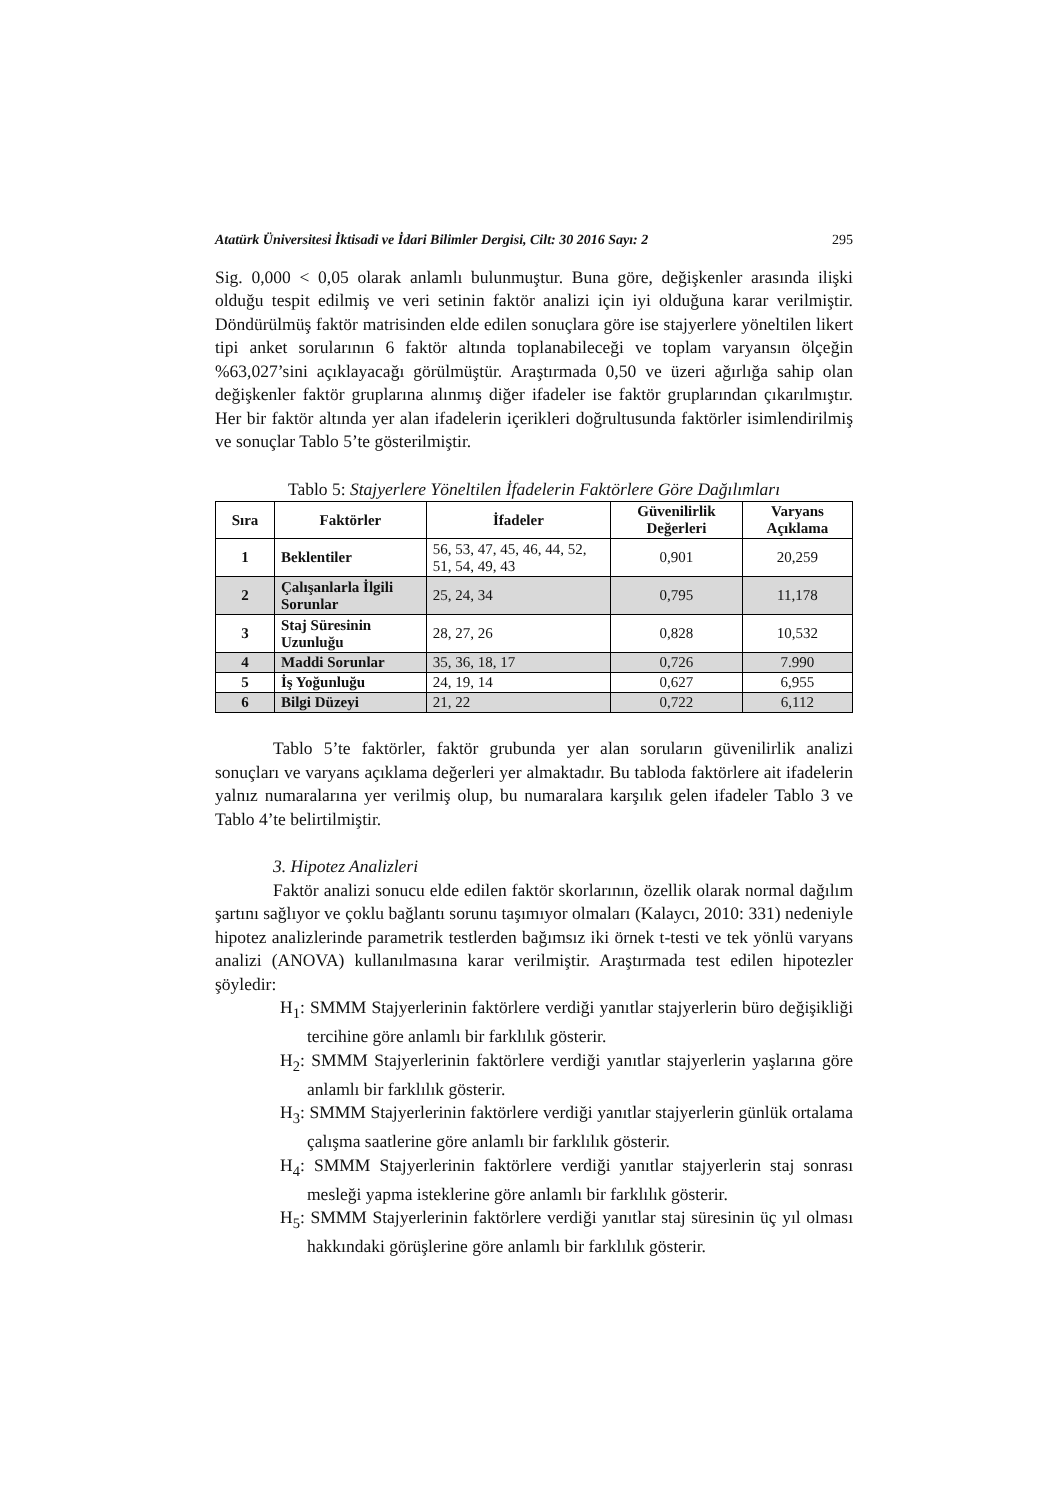Atatürk Üniversitesi İktisadi ve İdari Bilimler Dergisi, Cilt: 30 2016 Sayı: 2 295
Sig. 0,000 < 0,05 olarak anlamlı bulunmuştur. Buna göre, değişkenler arasında ilişki olduğu tespit edilmiş ve veri setinin faktör analizi için iyi olduğuna karar verilmiştir. Döndürülmüş faktör matrisinden elde edilen sonuçlara göre ise stajyerlere yöneltilen likert tipi anket sorularının 6 faktör altında toplanabileceği ve toplam varyansın ölçeğin %63,027’sini açıklayacağı görülmüştür. Araştırmada 0,50 ve üzeri ağırlığa sahip olan değişkenler faktör gruplarına alınmış diğer ifadeler ise faktör gruplarından çıkarılmıştır. Her bir faktör altında yer alan ifadelerin içerikleri doğrultusunda faktörler isimlendirilmiş ve sonuçlar Tablo 5’te gösterilmiştir.
Tablo 5: Stajyerlere Yöneltilen İfadelerin Faktörlere Göre Dağılımları
| Sıra | Faktörler | İfadeler | Güvenilirlik Değerleri | Varyans Açıklama |
| --- | --- | --- | --- | --- |
| 1 | Beklentiler | 56, 53, 47, 45, 46, 44, 52, 51, 54, 49, 43 | 0,901 | 20,259 |
| 2 | Çalışanlarla İlgili Sorunlar | 25, 24, 34 | 0,795 | 11,178 |
| 3 | Staj Süresinin Uzunluğu | 28, 27, 26 | 0,828 | 10,532 |
| 4 | Maddi Sorunlar | 35, 36, 18, 17 | 0,726 | 7.990 |
| 5 | İş Yoğunluğu | 24, 19, 14 | 0,627 | 6,955 |
| 6 | Bilgi Düzeyi | 21, 22 | 0,722 | 6,112 |
Tablo 5’te faktörler, faktör grubunda yer alan soruların güvenilirlik analizi sonuçları ve varyans açıklama değerleri yer almaktadır. Bu tabloda faktörlere ait ifadelerin yalnız numaralarına yer verilmiş olup, bu numaralara karşılık gelen ifadeler Tablo 3 ve Tablo 4’te belirtilmiştir.
3. Hipotez Analizleri
Faktör analizi sonucu elde edilen faktör skorlarının, özellik olarak normal dağılım şartını sağlıyor ve çoklu bağlantı sorunu taşımıyor olmaları (Kalaycı, 2010: 331) nedeniyle hipotez analizlerinde parametrik testlerden bağımsız iki örnek t-testi ve tek yönlü varyans analizi (ANOVA) kullanılmasına karar verilmiştir. Araştırmada test edilen hipotezler şöyledir:
H<sub>1</sub>: SMMM Stajyerlerinin faktörlere verdiği yanıtlar stajyerlerin büro değişikliği tercihine göre anlamlı bir farklılık gösterir.
H<sub>2</sub>: SMMM Stajyerlerinin faktörlere verdiği yanıtlar stajyerlerin yaşlarına göre anlamlı bir farklılık gösterir.
H<sub>3</sub>: SMMM Stajyerlerinin faktörlere verdiği yanıtlar stajyerlerin günlük ortalama çalışma saatlerine göre anlamlı bir farklılık gösterir.
H<sub>4</sub>: SMMM Stajyerlerinin faktörlere verdiği yanıtlar stajyerlerin staj sonrası mesleği yapma isteklerine göre anlamlı bir farklılık gösterir.
H<sub>5</sub>: SMMM Stajyerlerinin faktörlere verdiği yanıtlar staj süresinin üç yıl olması hakkındaki görüşlerine göre anlamlı bir farklılık gösterir.